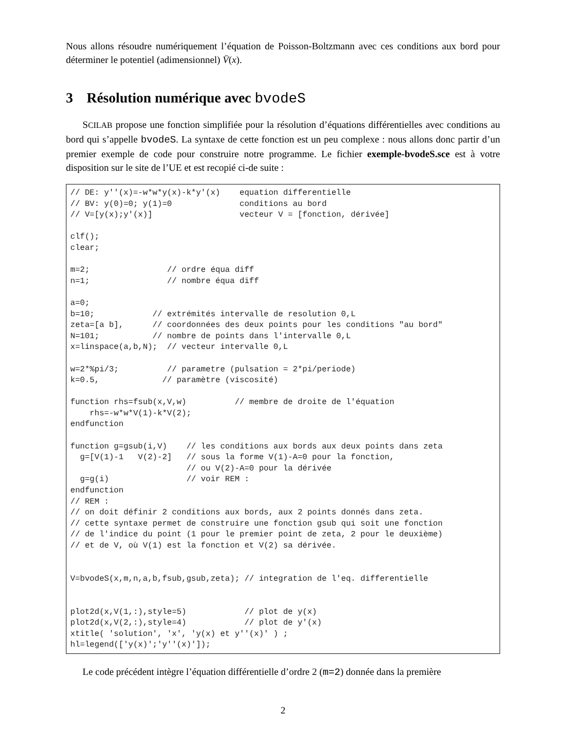Nous allons résoudre numériquement l’équation de Poisson-Boltzmann avec ces conditions aux bord pour déterminer le potentiel (adimensionnel) V̄(x).
3 Résolution numérique avec bvodeS
SCILAB propose une fonction simplifiée pour la résolution d’équations différentielles avec conditions au bord qui s’appelle bvodeS. La syntaxe de cette fonction est un peu complexe : nous allons donc partir d’un premier exemple de code pour construire notre programme. Le fichier exemple-bvodeS.sce est à votre disposition sur le site de l’UE et est recopié ci-de suite :
// DE: y''(x)=-w*w*y(x)-k*y'(x) equation differentielle // BV: y(0)=0; y(1)=0 conditions au bord // V=[y(x);y'(x)] vecteur V = [fonction, dérivée] clf(); clear; m=2; // ordre équa diff n=1; // nombre équa diff a=0; b=10; // extrémités intervalle de resolution 0,L zeta=[a b], // coordonnées des deux points pour les conditions "au bord" N=101; // nombre de points dans l'intervalle 0,L x=linspace(a,b,N); // vecteur intervalle 0,L w=2*%pi/3; // parametre (pulsation = 2*pi/periode) k=0.5, // paramètre (viscosité) function rhs=fsub(x,V,w) // membre de droite de l'équation rhs=-w*w*V(1)-k*V(2); endfunction function g=gsub(i,V) // les conditions aux bords aux deux points dans zeta g=[V(1)-1 V(2)-2] // sous la forme V(1)-A=0 pour la fonction, // ou V(2)-A=0 pour la dérivée g=g(i) // voir REM : endfunction // REM : // on doit définir 2 conditions aux bords, aux 2 points donnés dans zeta. // cette syntaxe permet de construire une fonction gsub qui soit une fonction // de l'indice du point (1 pour le premier point de zeta, 2 pour le deuxième) // et de V, où V(1) est la fonction et V(2) sa dérivée. V=bvodeS(x,m,n,a,b,fsub,gsub,zeta); // integration de l'eq. differentielle plot2d(x,V(1,:),style=5) // plot de y(x) plot2d(x,V(2,:),style=4) // plot de y'(x) xtitle( 'solution', 'x', 'y(x) et y''(x)' ) ; hl=legend(['y(x)';'y''(x)']);
Le code précédent intègre l’équation différentielle d’ordre 2 (m=2) donnée dans la première
2